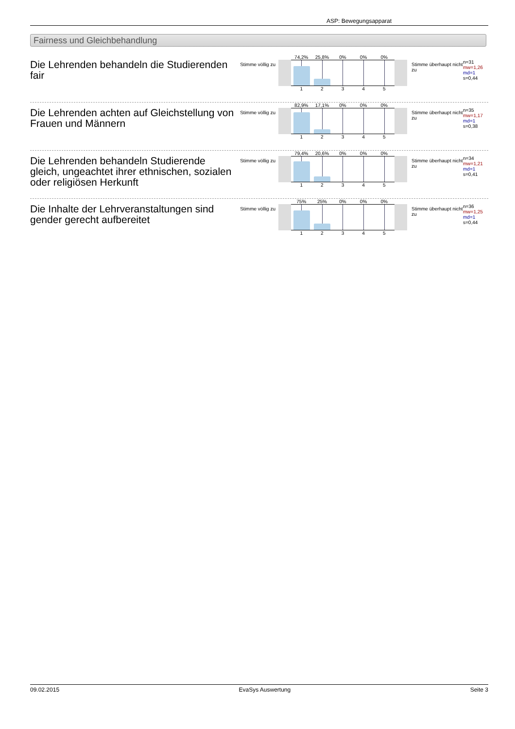ASP: Bewegungsapparat
Fairness und Gleichbehandlung
Die Lehrenden behandeln die Studierenden fair
Stimme völlig zu
74,2% 25,8% 0% 0% 0%
12345
Stimme überhaupt nicht zu
n=31
mw=1,26
md=1
s=0,44
Die Lehrenden achten auf Gleichstellung von Frauen und Männern
Stimme völlig zu
82,9% 17,1% 0% 0% 0%
12345
Stimme überhaupt nicht zu
n=35
mw=1,17
md=1
s=0,38
Die Lehrenden behandeln Studierende gleich, ungeachtet ihrer ethnischen, sozialen oder religiösen Herkunft
Stimme völlig zu
79,4% 20,6% 0% 0% 0%
12345
Stimme überhaupt nicht zu
n=34
mw=1,21
md=1
s=0,41
Die Inhalte der Lehrveranstaltungen sind gender gerecht aufbereitet
Stimme völlig zu
75% 25% 0% 0% 0%
12345
Stimme überhaupt nicht zu
n=36
mw=1,25
md=1
s=0,44
09.02.2015 EvaSys Auswertung Seite 3